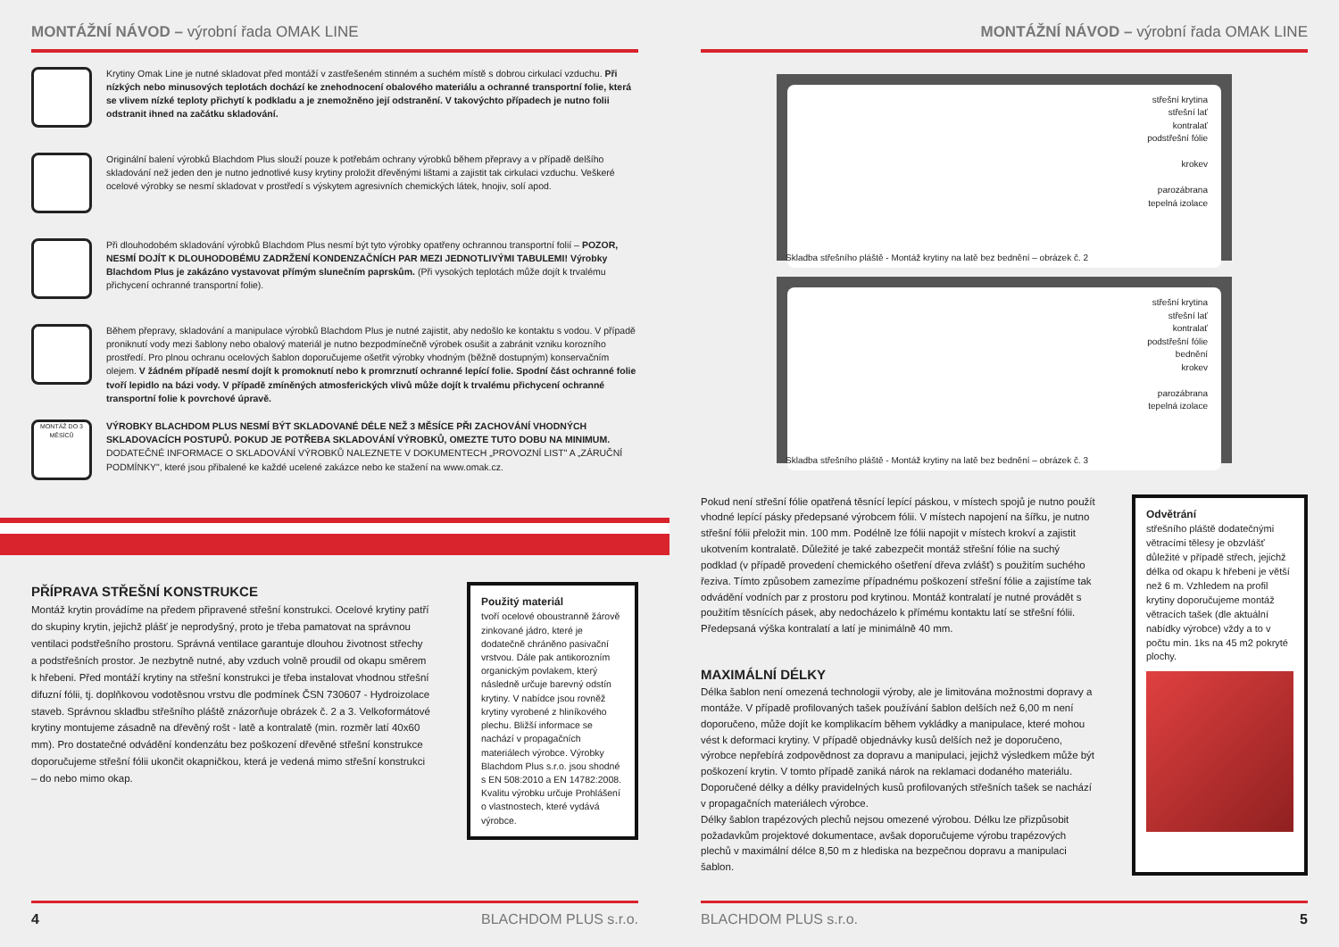MONTÁŽNÍ NÁVOD – výrobní řada OMAK LINE
Krytiny Omak Line je nutné skladovat před montáží v zastřešeném stinném a suchém místě s dobrou cirkulací vzduchu. Při nízkých nebo minusových teplotách dochází ke znehodnocení obalového materiálu a ochranné transportní folie, která se vlivem nízké teploty přichytí k podkladu a je znemožněno její odstranění. V takovýchto případech je nutno folii odstranit ihned na začátku skladování.
Originální balení výrobků Blachdom Plus slouží pouze k potřebám ochrany výrobků během přepravy a v případě delšího skladování než jeden den je nutno jednotlivé kusy krytiny proložit dřevěnými lištami a zajistit tak cirkulaci vzduchu. Veškeré ocelové výrobky se nesmí skladovat v prostředí s výskytem agresivních chemických látek, hnojiv, solí apod.
Při dlouhodobém skladování výrobků Blachdom Plus nesmí být tyto výrobky opatřeny ochrannou transportní folií – POZOR, NESMÍ DOJÍT K DLOUHODOBÉMU ZADRŽENÍ KONDENZAČNÍCH PAR MEZI JEDNOTLIVÝMI TABULEMI! Výrobky Blachdom Plus je zakázáno vystavovat přímým slunečním paprskům. (Při vysokých teplotách může dojít k trvalému přichycení ochranné transportní folie).
Během přepravy, skladování a manipulace výrobků Blachdom Plus je nutné zajistit, aby nedošlo ke kontaktu s vodou. V případě proniknutí vody mezi šablony nebo obalový materiál je nutno bezpodmínečně výrobek osušit a zabránit vzniku korozního prostředí. Pro plnou ochranu ocelových šablon doporučujeme ošetřit výrobky vhodným (běžně dostupným) konservačním olejem. V žádném případě nesmí dojít k promoknutí nebo k promrznutí ochranné lepící folie. Spodní část ochranné folie tvoří lepidlo na bázi vody. V případě zmíněných atmosferických vlivů může dojít k trvalému přichycení ochranné transportní folie k povrchové úpravě.
MONTÁŽ DO 3 MĚSÍCŮ
VÝROBKY BLACHDOM PLUS NESMÍ BÝT SKLADOVANÉ DÉLE NEŽ 3 MĚSÍCE PŘI ZACHOVÁNÍ VHODNÝCH SKLADOVACÍCH POSTUPŮ. POKUD JE POTŘEBA SKLADOVÁNÍ VÝROBKŮ, OMEZTE TUTO DOBU NA MINIMUM. DODATEČNÉ INFORMACE O SKLADOVÁNÍ VÝROBKŮ NALEZNETE V DOKUMENTECH „PROVOZNÍ LIST" A „ZÁRUČNÍ PODMÍNKY", které jsou přibalené ke každé ucelené zakázce nebo ke stažení na www.omak.cz.
PŘÍPRAVA STŘEŠNÍ KONSTRUKCE
Montáž krytin provádíme na předem připravené střešní konstrukci. Ocelové krytiny patří do skupiny krytin, jejichž plášť je neprodyšný, proto je třeba pamatovat na správnou ventilaci podstřešního prostoru. Správná ventilace garantuje dlouhou životnost střechy a podstřešních prostor. Je nezbytně nutné, aby vzduch volně proudil od okapu směrem k hřebeni. Před montáží krytiny na střešní konstrukci je třeba instalovat vhodnou střešní difuzní fólii, tj. doplňkovou vodotěsnou vrstvu dle podmínek ČSN 730607 - Hydroizolace staveb. Správnou skladbu střešního pláště znázorňuje obrázek č. 2 a 3. Velkoformátové krytiny montujeme zásadně na dřevěný rošt - latě a kontralatě (min. rozměr latí 40x60 mm). Pro dostatečné odvádění kondenzátu bez poškození dřevěné střešní konstrukce doporučujeme střešní fólii ukončit okapničkou, která je vedená mimo střešní konstrukci – do nebo mimo okap.
Použitý materiál
tvoří ocelové oboustranně žárově zinkované jádro, které je dodatečně chráněno pasivační vrstvou. Dále pak antikorozním organickým povlakem, který následně určuje barevný odstín krytiny. V nabídce jsou rovněž krytiny vyrobené z hliníkového plechu. Bližší informace se nachází v propagačních materiálech výrobce. Výrobky Blachdom Plus s.r.o. jsou shodné s EN 508:2010 a EN 14782:2008. Kvalitu výrobku určuje Prohlášení o vlastnostech, které vydává výrobce.
4 BLACHDOM PLUS s.r.o.
MONTÁŽNÍ NÁVOD – výrobní řada OMAK LINE
střešní krytina
střešní lať
kontralať
podstřešní fólie
krokev
parozábrana
tepelná izolace
Skladba střešního pláště - Montáž krytiny na latě bez bednění – obrázek č. 2
střešní krytina
střešní lať
kontralať
podstřešní fólie
bednění
krokev
parozábrana
tepelná izolace
Skladba střešního pláště - Montáž krytiny na latě bez bednění – obrázek č. 3
Pokud není střešní fólie opatřená těsnící lepící páskou, v místech spojů je nutno použít vhodné lepící pásky předepsané výrobcem fólii. V místech napojení na šířku, je nutno střešní fólii přeložit min. 100 mm. Podélně lze fólii napojit v místech krokví a zajistit ukotvením kontralatě. Důležité je také zabezpečit montáž střešní fólie na suchý podklad (v případě provedení chemického ošetření dřeva zvlášť) s použitím suchého řeziva. Tímto způsobem zamezíme případnému poškození střešní fólie a zajistíme tak odvádění vodních par z prostoru pod krytinou. Montáž kontralatí je nutné provádět s použitím těsnících pásek, aby nedocházelo k přímému kontaktu latí se střešní fólii. Předepsaná výška kontralatí a latí je minimálně 40 mm.
MAXIMÁLNÍ DÉLKY
Délka šablon není omezená technologii výroby, ale je limitována možnostmi dopravy a montáže. V případě profilovaných tašek používání šablon delších než 6,00 m není doporučeno, může dojít ke komplikacím během vykládky a manipulace, které mohou vést k deformaci krytiny. V případě objednávky kusů delších než je doporučeno, výrobce nepřebírá zodpovědnost za dopravu a manipulaci, jejichž výsledkem může být poškození krytin. V tomto případě zaniká nárok na reklamaci dodaného materiálu. Doporučené délky a délky pravidelných kusů profilovaných střešních tašek se nachází v propagačních materiálech výrobce.
Délky šablon trapézových plechů nejsou omezené výrobou. Délku lze přizpůsobit požadavkům projektové dokumentace, avšak doporučujeme výrobu trapézových plechů v maximální délce 8,50 m z hlediska na bezpečnou dopravu a manipulaci šablon.
Odvětrání
střešního pláště dodatečnými větracími tělesy je obzvlášť důležité v případě střech, jejichž délka od okapu k hřebeni je větší než 6 m. Vzhledem na profil krytiny doporučujeme montáž větracích tašek (dle aktuální nabídky výrobce) vždy a to v počtu min. 1ks na 45 m2 pokryté plochy.
BLACHDOM PLUS s.r.o. 5